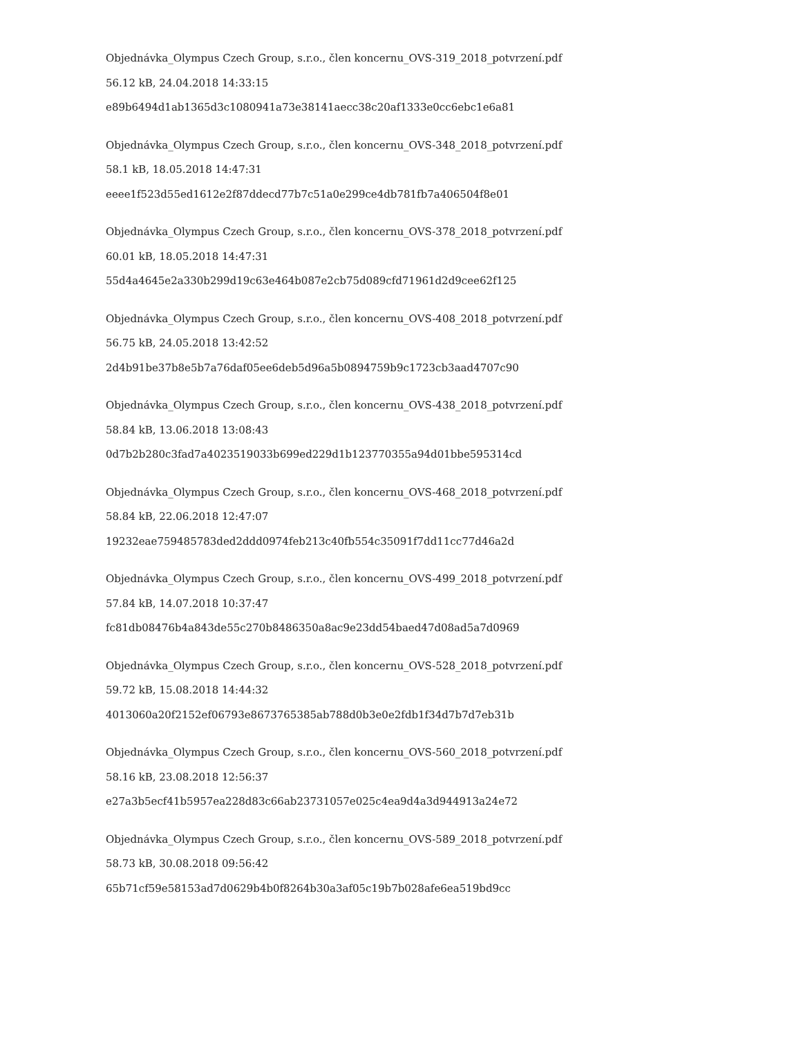Objednávka_Olympus Czech Group, s.r.o., člen koncernu_OVS-319_2018_potvrzení.pdf
56.12 kB, 24.04.2018 14:33:15
e89b6494d1ab1365d3c1080941a73e38141aecc38c20af1333e0cc6ebc1e6a81
Objednávka_Olympus Czech Group, s.r.o., člen koncernu_OVS-348_2018_potvrzení.pdf
58.1 kB, 18.05.2018 14:47:31
eeee1f523d55ed1612e2f87ddecd77b7c51a0e299ce4db781fb7a406504f8e01
Objednávka_Olympus Czech Group, s.r.o., člen koncernu_OVS-378_2018_potvrzení.pdf
60.01 kB, 18.05.2018 14:47:31
55d4a4645e2a330b299d19c63e464b087e2cb75d089cfd71961d2d9cee62f125
Objednávka_Olympus Czech Group, s.r.o., člen koncernu_OVS-408_2018_potvrzení.pdf
56.75 kB, 24.05.2018 13:42:52
2d4b91be37b8e5b7a76daf05ee6deb5d96a5b0894759b9c1723cb3aad4707c90
Objednávka_Olympus Czech Group, s.r.o., člen koncernu_OVS-438_2018_potvrzení.pdf
58.84 kB, 13.06.2018 13:08:43
0d7b2b280c3fad7a4023519033b699ed229d1b123770355a94d01bbe595314cd
Objednávka_Olympus Czech Group, s.r.o., člen koncernu_OVS-468_2018_potvrzení.pdf
58.84 kB, 22.06.2018 12:47:07
19232eae759485783ded2ddd0974feb213c40fb554c35091f7dd11cc77d46a2d
Objednávka_Olympus Czech Group, s.r.o., člen koncernu_OVS-499_2018_potvrzení.pdf
57.84 kB, 14.07.2018 10:37:47
fc81db08476b4a843de55c270b8486350a8ac9e23dd54baed47d08ad5a7d0969
Objednávka_Olympus Czech Group, s.r.o., člen koncernu_OVS-528_2018_potvrzení.pdf
59.72 kB, 15.08.2018 14:44:32
4013060a20f2152ef06793e8673765385ab788d0b3e0e2fdb1f34d7b7d7eb31b
Objednávka_Olympus Czech Group, s.r.o., člen koncernu_OVS-560_2018_potvrzení.pdf
58.16 kB, 23.08.2018 12:56:37
e27a3b5ecf41b5957ea228d83c66ab23731057e025c4ea9d4a3d944913a24e72
Objednávka_Olympus Czech Group, s.r.o., člen koncernu_OVS-589_2018_potvrzení.pdf
58.73 kB, 30.08.2018 09:56:42
65b71cf59e58153ad7d0629b4b0f8264b30a3af05c19b7b028afe6ea519bd9cc